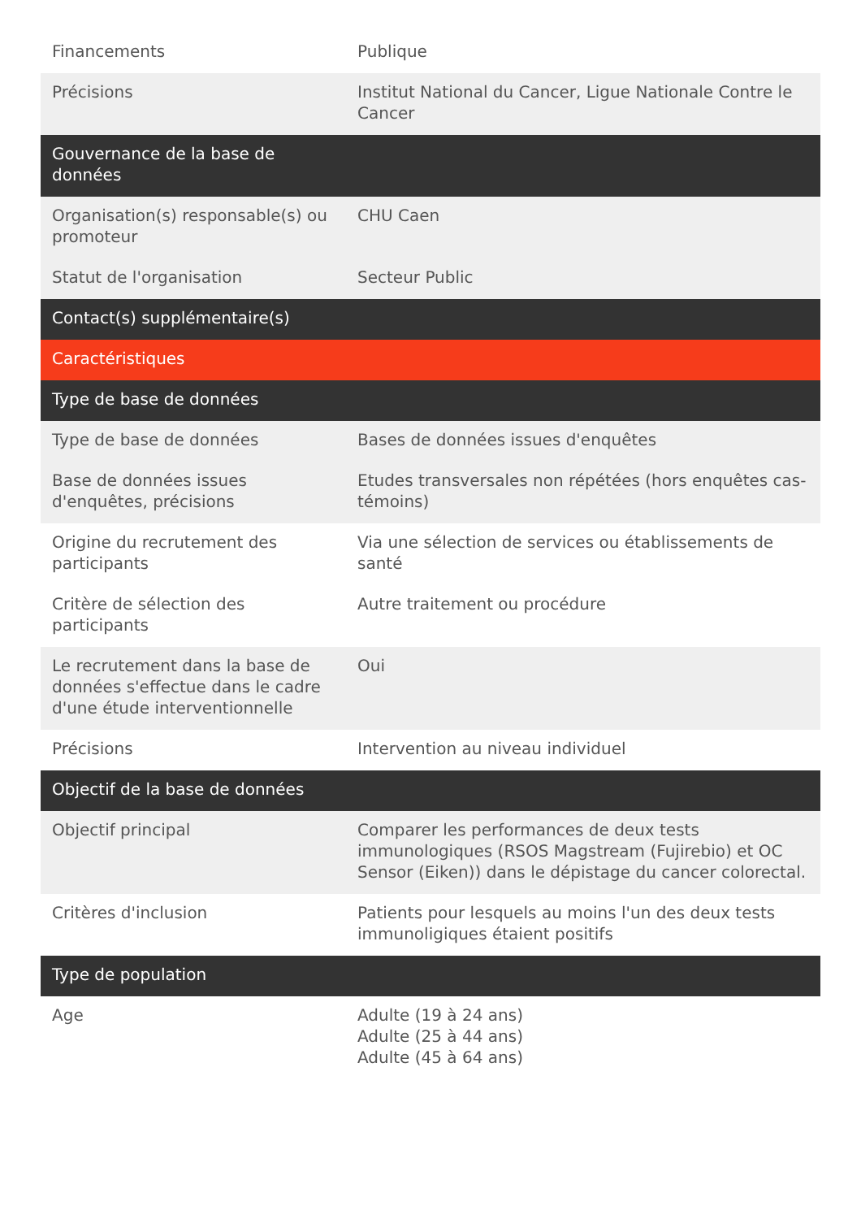| Financements | Publique |
| Précisions | Institut National du Cancer, Ligue Nationale Contre le Cancer |
| Gouvernance de la base de données | |
| Organisation(s) responsable(s) ou promoteur | CHU Caen |
| Statut de l'organisation | Secteur Public |
| Contact(s) supplémentaire(s) | |
| Caractéristiques | |
| Type de base de données | |
| Type de base de données | Bases de données issues d'enquêtes |
| Base de données issues d'enquêtes, précisions | Etudes transversales non répétées (hors enquêtes cas-témoins) |
| Origine du recrutement des participants | Via une sélection de services ou établissements de santé |
| Critère de sélection des participants | Autre traitement ou procédure |
| Le recrutement dans la base de données s'effectue dans le cadre d'une étude interventionnelle | Oui |
| Précisions | Intervention au niveau individuel |
| Objectif de la base de données | |
| Objectif principal | Comparer les performances de deux tests immunologiques (RSOS Magstream (Fujirebio) et OC Sensor (Eiken)) dans le dépistage du cancer colorectal. |
| Critères d'inclusion | Patients pour lesquels au moins l'un des deux tests immunoligiques étaient positifs |
| Type de population | |
| Age | Adulte (19 à 24 ans) Adulte (25 à 44 ans) Adulte (45 à 64 ans) |